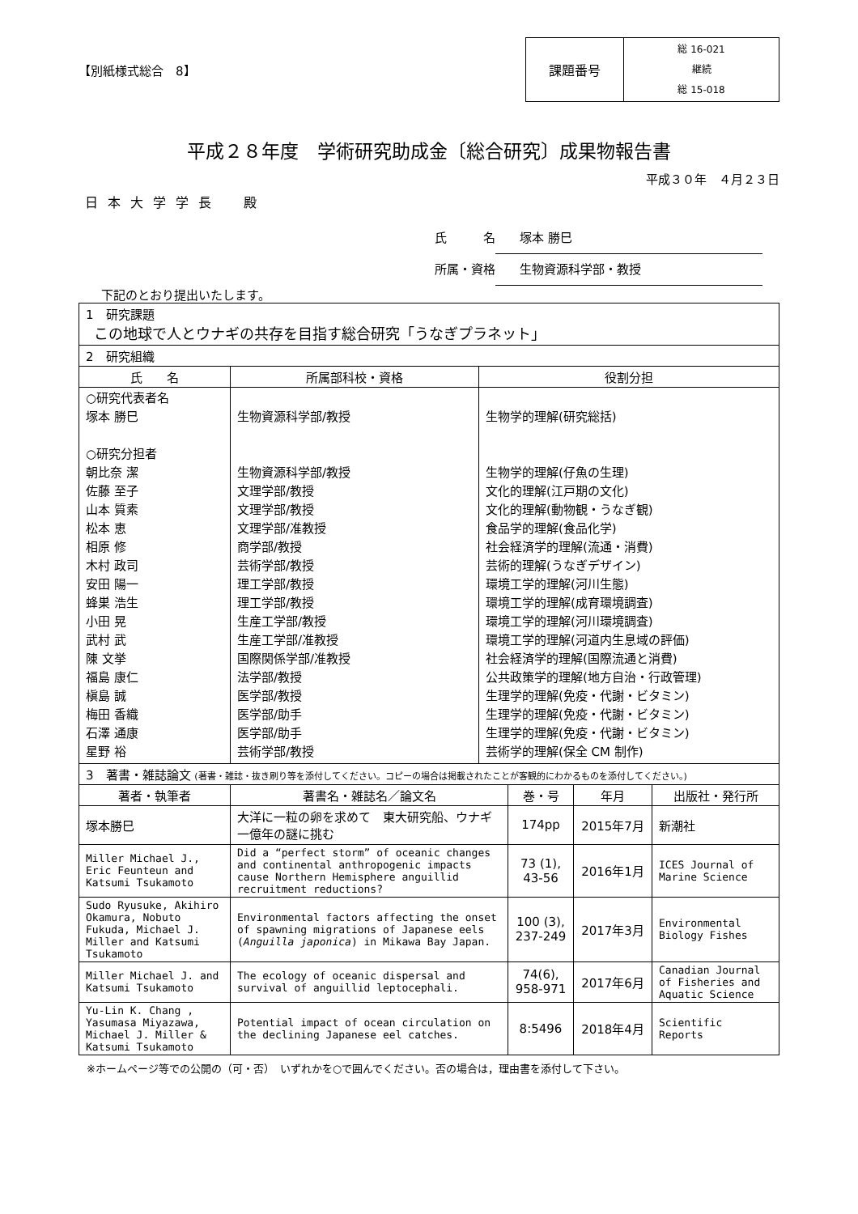【別紙様式総合　8】
課題番号
総 16-021
継続
総 15-018
平成２８年度　学術研究助成金〔総合研究〕成果物報告書
平成３０年　４月２３日
日本大学学長　殿
氏　　　名 塚本 勝巳
所属・資格 生物資源科学部・教授
下記のとおり提出いたします。
| 1 研究課題 この地球で人とウナギの共存を目指す総合研究「うなぎプラネット」 | | |
| 2 研究組織 | | |
| 氏 名 | 所属部科校・資格 | 役割分担 |
| ○研究代表者名 塚本 勝巳 ○研究分担者 朝比奈 潔 佐藤 至子 山本 質素 松本 恵 相原 修 木村 政司 安田 陽一 蜂巣 浩生 小田 晃 武村 武 陳 文挙 福島 康仁 槇島 誠 梅田 香織 石澤 通康 星野 裕 | 生物資源科学部/教授 生物資源科学部/教授 文理学部/教授 文理学部/教授 文理学部/准教授 商学部/教授 芸術学部/教授 理工学部/教授 理工学部/教授 生産工学部/教授 生産工学部/准教授 国際関係学部/准教授 法学部/教授 医学部/教授 医学部/助手 医学部/助手 芸術学部/教授 | 生物学的理解(研究総括) 生物学的理解(仔魚の生理) 文化的理解(江戸期の文化) 文化的理解(動物観・うなぎ観) 食品学的理解(食品化学) 社会経済学的理解(流通・消費) 芸術的理解(うなぎデザイン) 環境工学的理解(河川生態) 環境工学的理解(成育環境調査) 環境工学的理解(河川環境調査) 環境工学的理解(河道内生息域の評価) 社会経済学的理解(国際流通と消費) 公共政策学的理解(地方自治・行政管理) 生理学的理解(免疫・代謝・ビタミン) 生理学的理解(免疫・代謝・ビタミン) 生理学的理解(免疫・代謝・ビタミン) 芸術学的理解(保全 CM 制作) |
| 3 著書・雑誌論文 (著書・雑誌・抜き刷り等を添付してください。コピーの場合は掲載されたことが客観的にわかるものを添付してください。) | | | | |
| 著者・執筆者 | 著書名・雑誌名／論文名 | 巻・号 | 年月 | 出版社・発行所 |
| 塚本勝巳 | 大洋に一粒の卵を求めて 東大研究船、ウナギ一億年の謎に挑む | 174pp | 2015年7月 | 新潮社 |
| Miller Michael J., Eric Feunteun and Katsumi Tsukamoto | Did a “perfect storm” of oceanic changes and continental anthropogenic impacts cause Northern Hemisphere anguillid recruitment reductions? | 73 (1), 43-56 | 2016年1月 | ICES Journal of Marine Science |
| Sudo Ryusuke, Akihiro Okamura, Nobuto Fukuda, Michael J. Miller and Katsumi Tsukamoto | Environmental factors affecting the onset of spawning migrations of Japanese eels ( Anguilla japonica ) in Mikawa Bay Japan. | 100 (3), 237-249 | 2017年3月 | Environmental Biology Fishes |
| Miller Michael J. and Katsumi Tsukamoto | The ecology of oceanic dispersal and survival of anguillid leptocephali. | 74(6), 958-971 | 2017年6月 | Canadian Journal of Fisheries and Aquatic Science |
| Yu-Lin K. Chang , Yasumasa Miyazawa, Michael J. Miller & Katsumi Tsukamoto | Potential impact of ocean circulation on the declining Japanese eel catches. | 8:5496 | 2018年4月 | Scientific Reports |
※ホームページ等での公開の（可・否）　いずれかを○で囲んでください。否の場合は，理由書を添付して下さい。